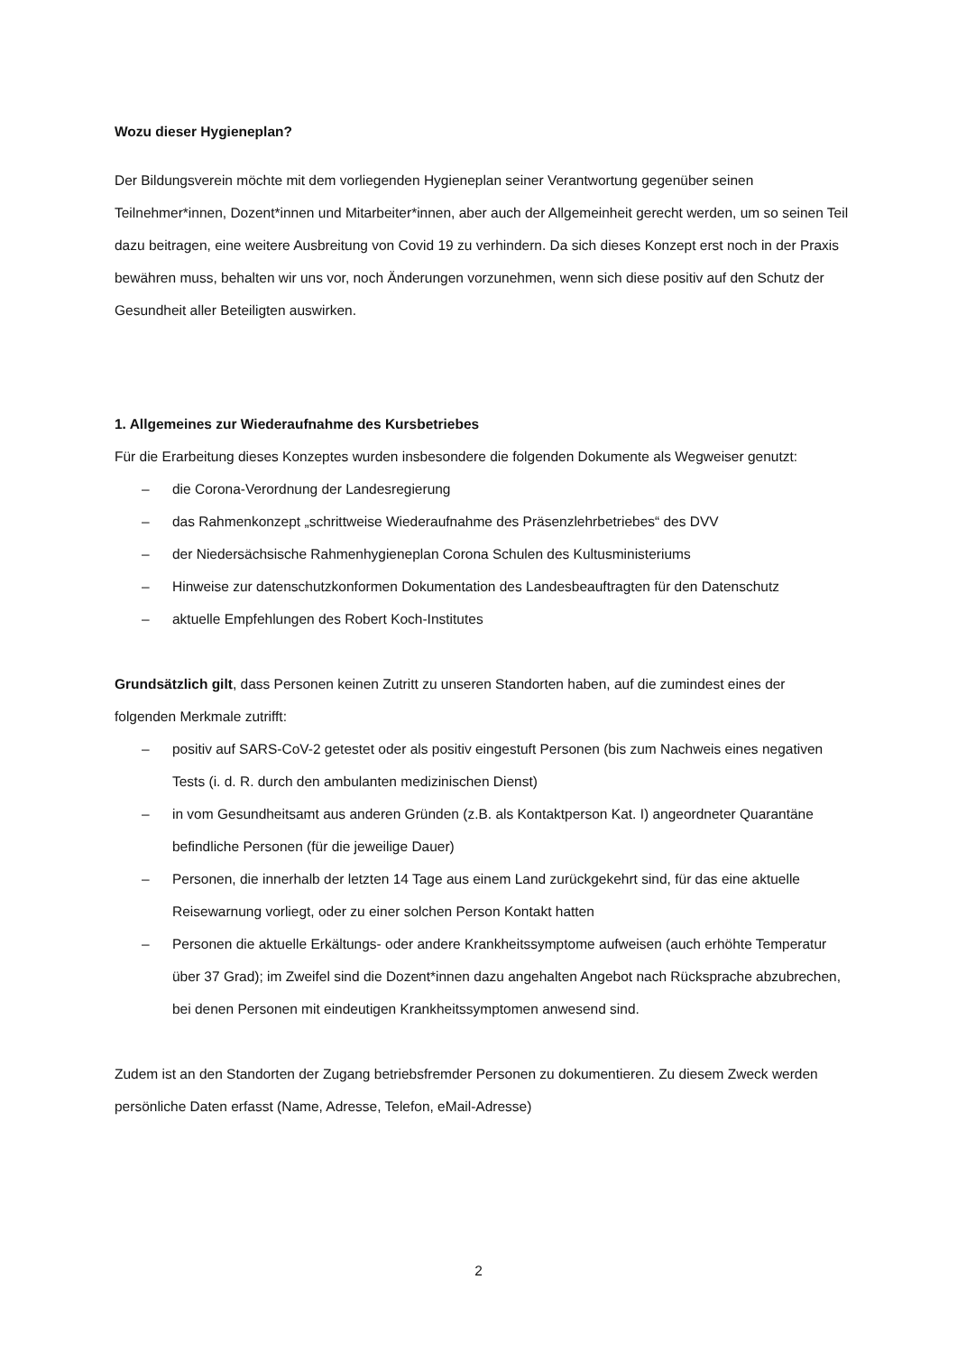Wozu dieser Hygieneplan?
Der Bildungsverein möchte mit dem vorliegenden Hygieneplan seiner Verantwortung gegenüber seinen Teilnehmer*innen, Dozent*innen und Mitarbeiter*innen, aber auch der Allgemeinheit gerecht werden, um so seinen Teil dazu beitragen, eine weitere Ausbreitung von Covid 19 zu verhindern. Da sich dieses Konzept erst noch in der Praxis bewähren muss, behalten wir uns vor, noch Änderungen vorzunehmen, wenn sich diese positiv auf den Schutz der Gesundheit aller Beteiligten auswirken.
1. Allgemeines zur Wiederaufnahme des Kursbetriebes
Für die Erarbeitung dieses Konzeptes wurden insbesondere die folgenden Dokumente als Wegweiser genutzt:
– die Corona-Verordnung der Landesregierung
– das Rahmenkonzept „schrittweise Wiederaufnahme des Präsenzlehrbetriebes“ des DVV
– der Niedersächsische Rahmenhygieneplan Corona Schulen des Kultusministeriums
– Hinweise zur datenschutzkonformen Dokumentation des Landesbeauftragten für den Datenschutz
– aktuelle Empfehlungen des Robert Koch-Institutes
Grundsätzlich gilt, dass Personen keinen Zutritt zu unseren Standorten haben, auf die zumindest eines der folgenden Merkmale zutrifft:
– positiv auf SARS-CoV-2 getestet oder als positiv eingestuft Personen (bis zum Nachweis eines negativen Tests (i. d. R. durch den ambulanten medizinischen Dienst)
– in vom Gesundheitsamt aus anderen Gründen (z.B. als Kontaktperson Kat. I) angeordneter Quarantäne befindliche Personen (für die jeweilige Dauer)
– Personen, die innerhalb der letzten 14 Tage aus einem Land zurückgekehrt sind, für das eine aktuelle Reisewarnung vorliegt, oder zu einer solchen Person Kontakt hatten
– Personen die aktuelle Erkältungs- oder andere Krankheitssymptome aufweisen (auch erhöhte Temperatur über 37 Grad); im Zweifel sind die Dozent*innen dazu angehalten Angebot nach Rücksprache abzubrechen, bei denen Personen mit eindeutigen Krankheitssymptomen anwesend sind.
Zudem ist an den Standorten der Zugang betriebsfremder Personen zu dokumentieren. Zu diesem Zweck werden persönliche Daten erfasst (Name, Adresse, Telefon, eMail-Adresse)
2